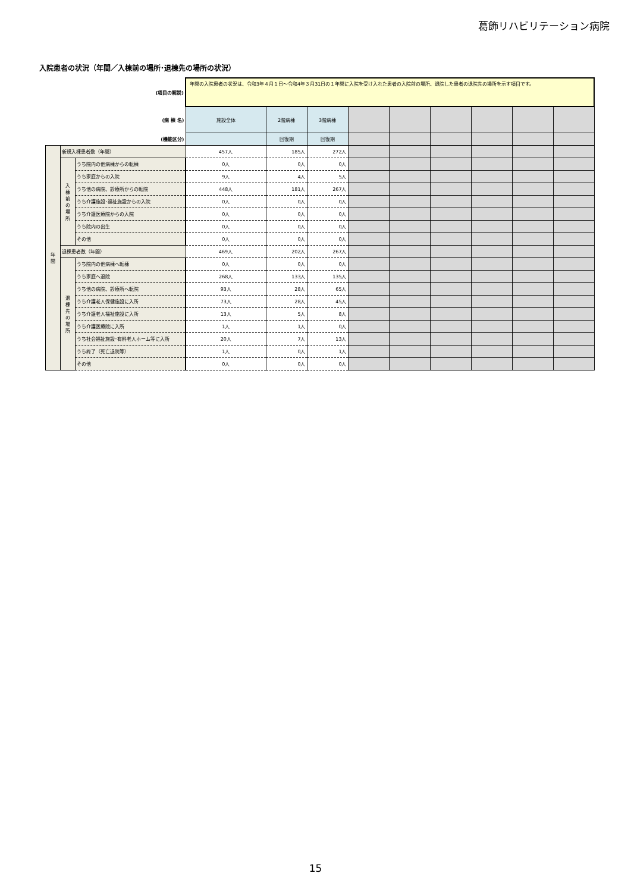葛飾リハビリテーション病院
入院患者の状況（年間／入棟前の場所･退棟先の場所の状況）
| (項目の解説) | | | 年間の入院患者の状況は、令和3年４月１日～令和4年３月31日の１年間に入院を受け入れた患者の入院前の場所、退院した患者の退院先の場所を示す項目です。 | | | | | | | | |
| (病 棟 名) | | | 施設全体 | 2階病棟 | 3階病棟 | | | | | | |
| (機能区分) | | | | 回復期 | 回復期 | | | | | | |
| 年 間 | 新規入棟患者数（年間） | | 457人 | 185人 | 272人 | | | | | | |
| | 入 棟 前 の 場 所 | うち院内の他病棟からの転棟 | 0人 | 0人 | 0人 | | | | | | |
| | | うち家庭からの入院 | 9人 | 4人 | 5人 | | | | | | |
| | | うち他の病院、診療所からの転院 | 448人 | 181人 | 267人 | | | | | | |
| | | うち介護施設･福祉施設からの入院 | 0人 | 0人 | 0人 | | | | | | |
| | | うち介護医療院からの入院 | 0人 | 0人 | 0人 | | | | | | |
| | | うち院内の出生 | 0人 | 0人 | 0人 | | | | | | |
| | | その他 | 0人 | 0人 | 0人 | | | | | | |
| | 退棟患者数（年間） | | 469人 | 202人 | 267人 | | | | | | |
| | 退 棟 先 の 場 所 | うち院内の他病棟へ転棟 | 0人 | 0人 | 0人 | | | | | | |
| | | うち家庭へ退院 | 268人 | 133人 | 135人 | | | | | | |
| | | うち他の病院、診療所へ転院 | 93人 | 28人 | 65人 | | | | | | |
| | | うち介護老人保健施設に入所 | 73人 | 28人 | 45人 | | | | | | |
| | | うち介護老人福祉施設に入所 | 13人 | 5人 | 8人 | | | | | | |
| | | うち介護医療院に入所 | 1人 | 1人 | 0人 | | | | | | |
| | | うち社会福祉施設･有料老人ホーム等に入所 | 20人 | 7人 | 13人 | | | | | | |
| | | うち終了（死亡退院等） | 1人 | 0人 | 1人 | | | | | | |
| | | その他 | 0人 | 0人 | 0人 | | | | | | |
15